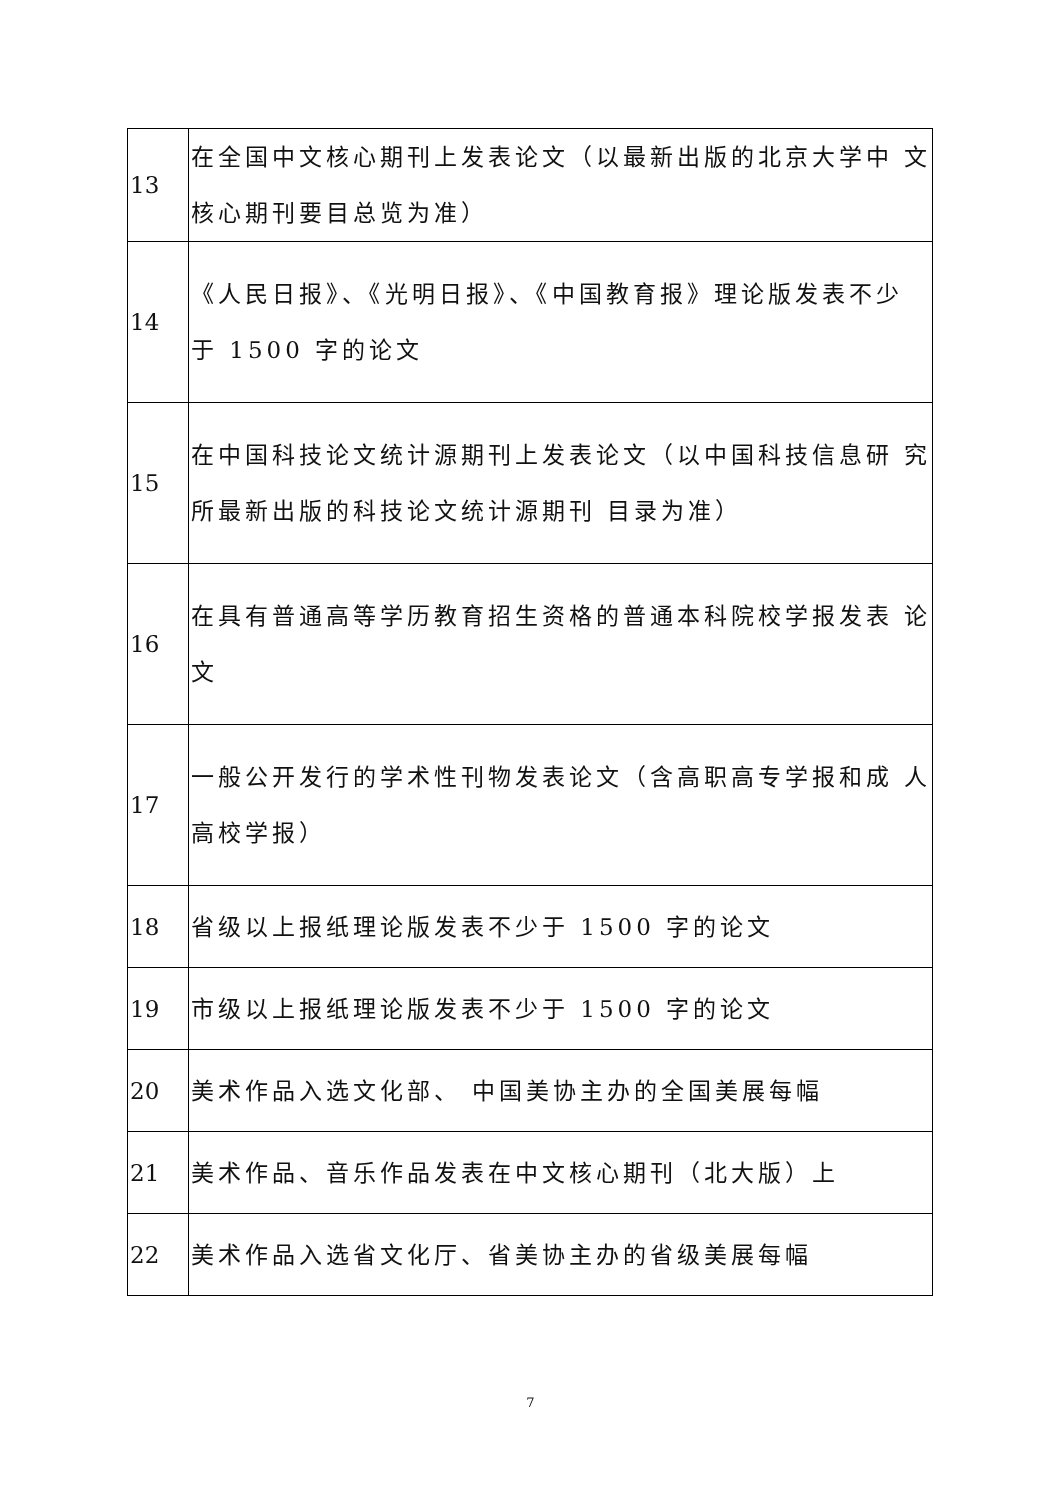| 13 | 在全国中文核心期刊上发表论文（以最新出版的北京大学中 文核心期刊要目总览为准） |
| 14 | 《人民日报》、《光明日报》、《中国教育报》理论版发表不少 于 1500 字的论文 |
| 15 | 在中国科技论文统计源期刊上发表论文（以中国科技信息研 究所最新出版的科技论文统计源期刊 目录为准） |
| 16 | 在具有普通高等学历教育招生资格的普通本科院校学报发表 论文 |
| 17 | 一般公开发行的学术性刊物发表论文（含高职高专学报和成 人高校学报） |
| 18 | 省级以上报纸理论版发表不少于 1500 字的论文 |
| 19 | 市级以上报纸理论版发表不少于 1500 字的论文 |
| 20 | 美术作品入选文化部、 中国美协主办的全国美展每幅 |
| 21 | 美术作品、音乐作品发表在中文核心期刊（北大版）上 |
| 22 | 美术作品入选省文化厅、省美协主办的省级美展每幅 |
7